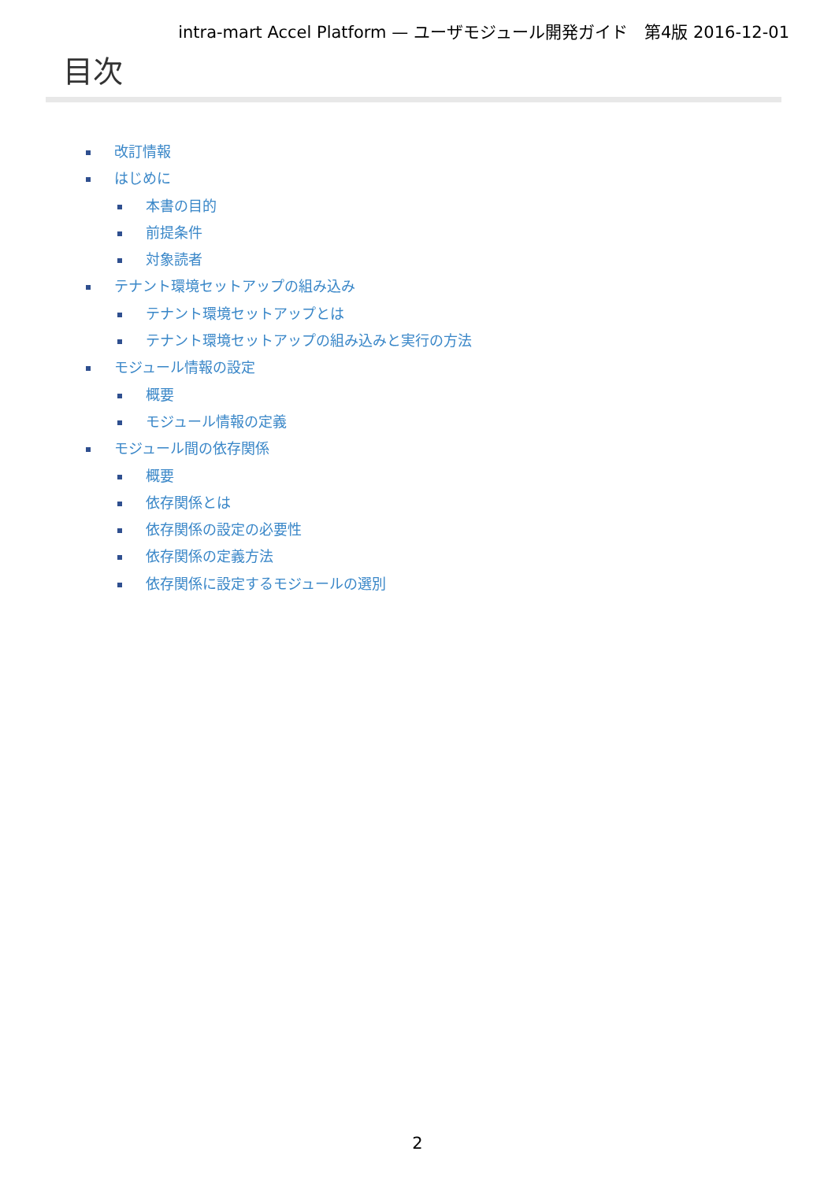intra-mart Accel Platform — ユーザモジュール開発ガイド　第4版 2016-12-01
目次
改訂情報
はじめに
本書の目的
前提条件
対象読者
テナント環境セットアップの組み込み
テナント環境セットアップとは
テナント環境セットアップの組み込みと実行の方法
モジュール情報の設定
概要
モジュール情報の定義
モジュール間の依存関係
概要
依存関係とは
依存関係の設定の必要性
依存関係の定義方法
依存関係に設定するモジュールの選別
2